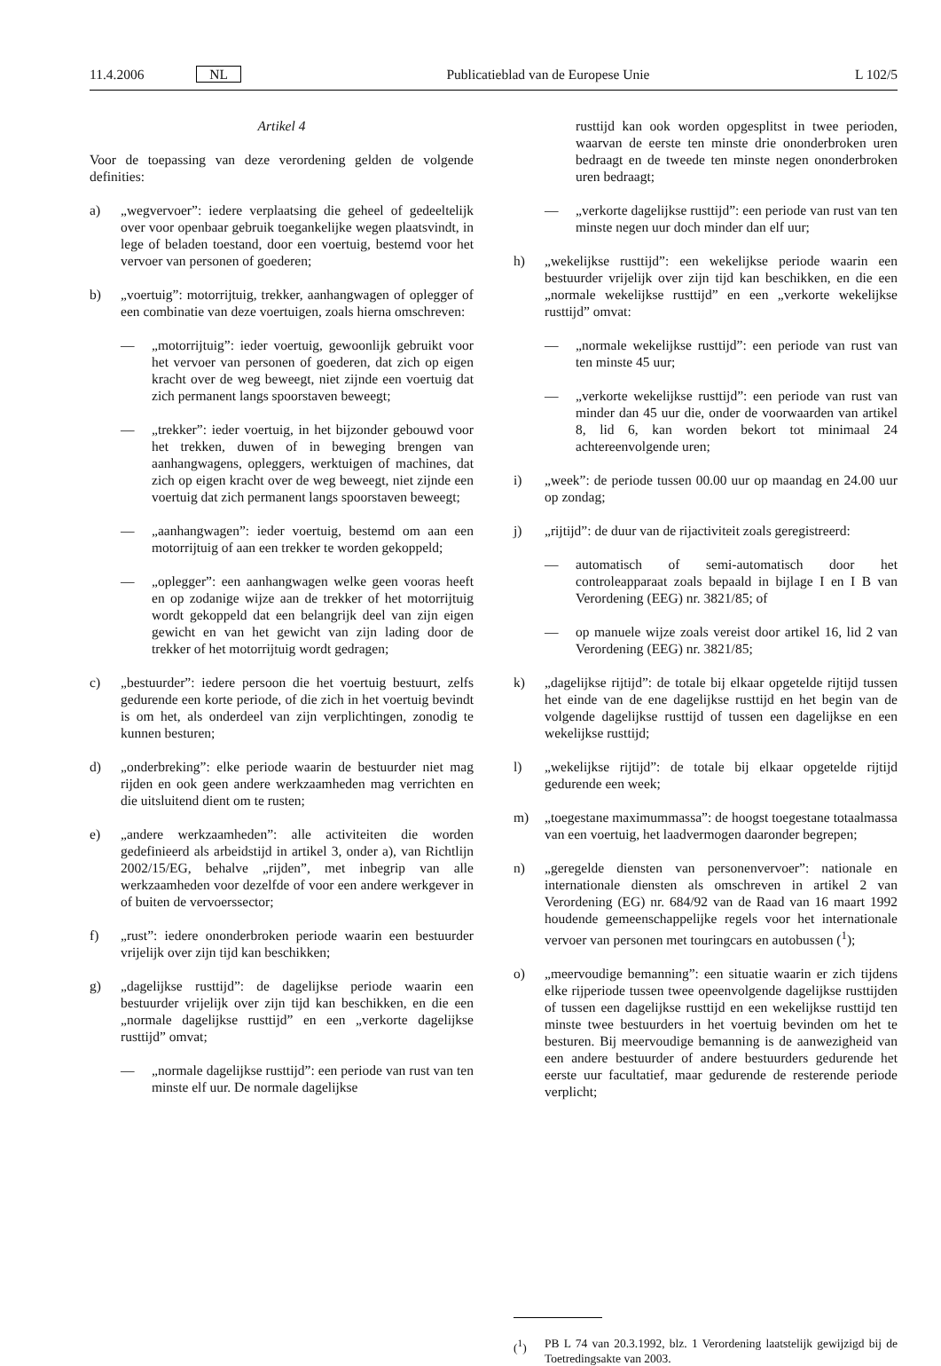11.4.2006 NL Publicatieblad van de Europese Unie L 102/5
Artikel 4
Voor de toepassing van deze verordening gelden de volgende definities:
a) „wegvervoer”: iedere verplaatsing die geheel of gedeeltelijk over voor openbaar gebruik toegankelijke wegen plaatsvindt, in lege of beladen toestand, door een voertuig, bestemd voor het vervoer van personen of goederen;
b) „voertuig”: motorrijtuig, trekker, aanhangwagen of oplegger of een combinatie van deze voertuigen, zoals hierna omschreven:
— „motorrijtuig”: ieder voertuig, gewoonlijk gebruikt voor het vervoer van personen of goederen, dat zich op eigen kracht over de weg beweegt, niet zijnde een voertuig dat zich permanent langs spoorstaven beweegt;
— „trekker”: ieder voertuig, in het bijzonder gebouwd voor het trekken, duwen of in beweging brengen van aanhangwagens, opleggers, werktuigen of machines, dat zich op eigen kracht over de weg beweegt, niet zijnde een voertuig dat zich permanent langs spoorstaven beweegt;
— „aanhangwagen”: ieder voertuig, bestemd om aan een motorrijtuig of aan een trekker te worden gekoppeld;
— „oplegger”: een aanhangwagen welke geen vooras heeft en op zodanige wijze aan de trekker of het motorrijtuig wordt gekoppeld dat een belangrijk deel van zijn eigen gewicht en van het gewicht van zijn lading door de trekker of het motorrijtuig wordt gedragen;
c) „bestuurder”: iedere persoon die het voertuig bestuurt, zelfs gedurende een korte periode, of die zich in het voertuig bevindt is om het, als onderdeel van zijn verplichtingen, zonodig te kunnen besturen;
d) „onderbreking”: elke periode waarin de bestuurder niet mag rijden en ook geen andere werkzaamheden mag verrichten en die uitsluitend dient om te rusten;
e) „andere werkzaamheden”: alle activiteiten die worden gedefinieerd als arbeidstijd in artikel 3, onder a), van Richtlijn 2002/15/EG, behalve „rijden”, met inbegrip van alle werkzaamheden voor dezelfde of voor een andere werkgever in of buiten de vervoerssector;
f) „rust”: iedere ononderbroken periode waarin een bestuurder vrijelijk over zijn tijd kan beschikken;
g) „dagelijkse rusttijd”: de dagelijkse periode waarin een bestuurder vrijelijk over zijn tijd kan beschikken, en die een „normale dagelijkse rusttijd” en een „verkorte dagelijkse rusttijd” omvat;
— „normale dagelijkse rusttijd”: een periode van rust van ten minste elf uur. De normale dagelijkse
rusttijd kan ook worden opgesplitst in twee perioden, waarvan de eerste ten minste drie ononderbroken uren bedraagt en de tweede ten minste negen ononderbroken uren bedraagt;
— „verkorte dagelijkse rusttijd”: een periode van rust van ten minste negen uur doch minder dan elf uur;
h) „wekelijkse rusttijd”: een wekelijkse periode waarin een bestuurder vrijelijk over zijn tijd kan beschikken, en die een „normale wekelijkse rusttijd” en een „verkorte wekelijkse rusttijd” omvat:
— „normale wekelijkse rusttijd”: een periode van rust van ten minste 45 uur;
— „verkorte wekelijkse rusttijd”: een periode van rust van minder dan 45 uur die, onder de voorwaarden van artikel 8, lid 6, kan worden bekort tot minimaal 24 achtereenvolgende uren;
i) „week”: de periode tussen 00.00 uur op maandag en 24.00 uur op zondag;
j) „rijtijd”: de duur van de rijactiviteit zoals geregistreerd:
— automatisch of semi-automatisch door het controleapparaat zoals bepaald in bijlage I en I B van Verordening (EEG) nr. 3821/85; of
— op manuele wijze zoals vereist door artikel 16, lid 2 van Verordening (EEG) nr. 3821/85;
k) „dagelijkse rijtijd”: de totale bij elkaar opgetelde rijtijd tussen het einde van de ene dagelijkse rusttijd en het begin van de volgende dagelijkse rusttijd of tussen een dagelijkse en een wekelijkse rusttijd;
l) „wekelijkse rijtijd”: de totale bij elkaar opgetelde rijtijd gedurende een week;
m) „toegestane maximummassa”: de hoogst toegestane totaalmassa van een voertuig, het laadvermogen daaronder begrepen;
n) „geregelde diensten van personenvervoer”: nationale en internationale diensten als omschreven in artikel 2 van Verordening (EG) nr. 684/92 van de Raad van 16 maart 1992 houdende gemeenschappelijke regels voor het internationale vervoer van personen met touringcars en autobussen (<sup>1</sup>);
o) „meervoudige bemanning”: een situatie waarin er zich tijdens elke rijperiode tussen twee opeenvolgende dagelijkse rusttijden of tussen een dagelijkse rusttijd en een wekelijkse rusttijd ten minste twee bestuurders in het voertuig bevinden om het te besturen. Bij meervoudige bemanning is de aanwezigheid van een andere bestuurder of andere bestuurders gedurende het eerste uur facultatief, maar gedurende de resterende periode verplicht;
(<sup>1</sup>) PB L 74 van 20.3.1992, blz. 1 Verordening laatstelijk gewijzigd bij de Toetredingsakte van 2003.